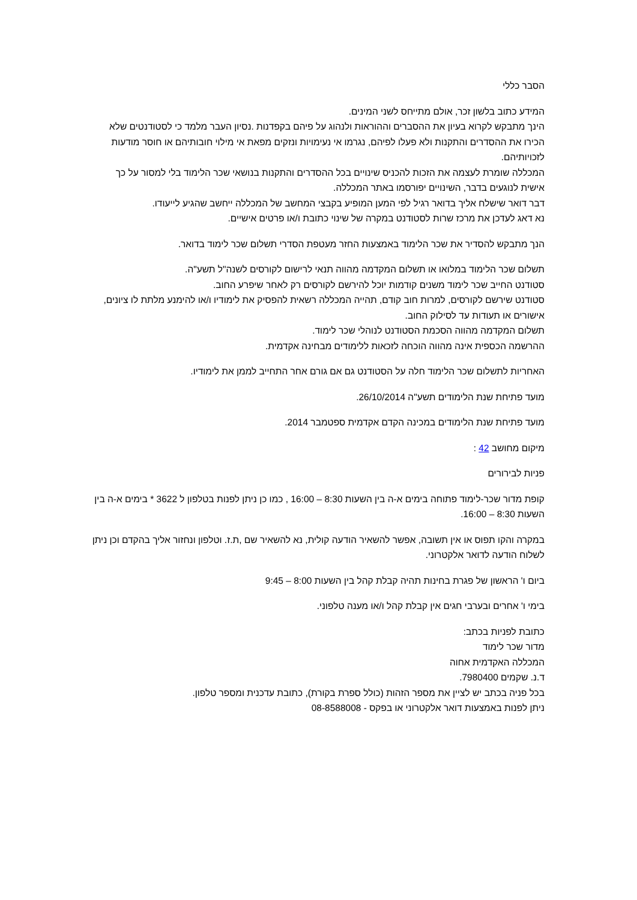הסבר כללי
המידע כתוב בלשון זכר, אולם מתייחס לשני המינים.
הינך מתבקש לקרוא בעיון את ההסברים וההוראות ולנהוג על פיהם בקפדנות .נסיון העבר מלמד כי לסטודנטים שלא הכירו את ההסדרים והתקנות ולא פעלו לפיהם, נגרמו אי נעימויות ונזקים מפאת אי מילוי חובותיהם או חוסר מודעות לזכויותיהם.
המכללה שומרת לעצמה את הזכות להכניס שינויים בכל ההסדרים והתקנות בנושאי שכר הלימוד בלי למסור על כך אישית לנוגעים בדבר, השינויים יפורסמו באתר המכללה.
דבר דואר שישלח אליך בדואר רגיל לפי המען המופיע בקבצי המחשב של המכללה ייחשב שהגיע לייעודו.
נא דאג לעדכן את מרכז שרות לסטודנט במקרה של שינוי כתובת ו/או פרטים אישיים.
הנך מתבקש להסדיר את שכר הלימוד באמצעות החזר מעטפת הסדרי תשלום שכר לימוד בדואר.
תשלום שכר הלימוד במלואו או תשלום המקדמה מהווה תנאי לרישום לקורסים לשנה"ל תשע"ה.
סטודנט החייב שכר לימוד משנים קודמות יוכל להירשם לקורסים רק לאחר שיפרע החוב.
סטודנט שירשם לקורסים, למרות חוב קודם, תהייה המכללה רשאית להפסיק את לימודיו ו/או להימנע מלתת לו ציונים, אישורים או תעודות עד לסילוק החוב.
תשלום המקדמה מהווה הסכמת הסטודנט לנוהלי שכר לימוד.
ההרשמה הכספית אינה מהווה הוכחה לזכאות ללימודים מבחינה אקדמית.
האחריות לתשלום שכר הלימוד חלה על הסטודנט גם אם גורם אחר התחייב לממן את לימודיו.
מועד פתיחת שנת הלימודים תשע"ה 26/10/2014.
מועד פתיחת שנת הלימודים במכינה הקדם אקדמית ספטמבר 2014.
מיקום מחושב 42 :
פניות לבירורים
קופת מדור שכר-לימוד פתוחה בימים א-ה בין השעות 8:30 – 16:00 , כמו כן ניתן לפנות בטלפון ל 3622 * בימים א-ה בין השעות 8:30 – 16:00.
במקרה והקו תפוס או אין תשובה, אפשר להשאיר הודעה קולית, נא להשאיר שם ,ת.ז. וטלפון ונחזור אליך בהקדם וכן ניתן לשלוח הודעה לדואר אלקטרוני.
ביום ו' הראשון של פגרת בחינות תהיה קבלת קהל בין השעות 8:00 – 9:45
בימי ו' אחרים ובערבי חגים אין קבלת קהל ו/או מענה טלפוני.
כתובת לפניות בכתב:
מדור שכר לימוד
המכללה האקדמית אחוה
ד.נ. שקמים 7980400.
בכל פניה בכתב יש לציין את מספר הזהות (כולל ספרת בקורת), כתובת עדכנית ומספר טלפון.
ניתן לפנות באמצעות דואר אלקטרוני או בפקס - 08-8588008